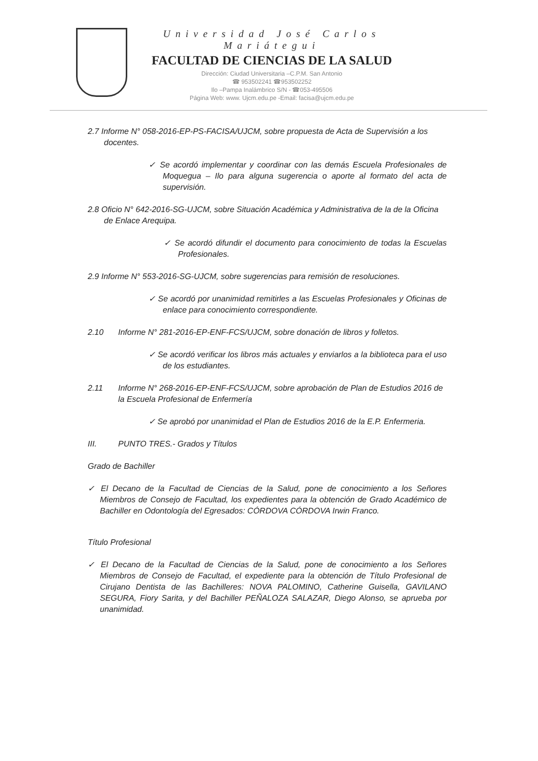Universidad José Carlos Mariátegui
FACULTAD DE CIENCIAS DE LA SALUD
Dirección: Ciudad Universitaria –C.P.M. San Antonio
☎ 953502241 ☎953502252
Ilo –Pampa Inalámbrico S/N - ☎053-495506
Página Web: www. Ujcm.edu.pe -Email: facisa@ujcm.edu.pe
2.7 Informe N° 058-2016-EP-PS-FACISA/UJCM, sobre propuesta de Acta de Supervisión a los docentes.
✓ Se acordó implementar y coordinar con las demás Escuela Profesionales de Moquegua – Ilo para alguna sugerencia o aporte al formato del acta de supervisión.
2.8 Oficio N° 642-2016-SG-UJCM, sobre Situación Académica y Administrativa de la de la Oficina de Enlace Arequipa.
✓ Se acordó difundir el documento para conocimiento de todas la Escuelas Profesionales.
2.9 Informe N° 553-2016-SG-UJCM, sobre sugerencias para remisión de resoluciones.
✓ Se acordó por unanimidad remitirles a las Escuelas Profesionales y Oficinas de enlace para conocimiento correspondiente.
2.10 Informe N° 281-2016-EP-ENF-FCS/UJCM, sobre donación de libros y folletos.
✓ Se acordó verificar los libros más actuales y enviarlos a la biblioteca para el uso de los estudiantes.
2.11 Informe N° 268-2016-EP-ENF-FCS/UJCM, sobre aprobación de Plan de Estudios 2016 de la Escuela Profesional de Enfermería
✓ Se aprobó por unanimidad el Plan de Estudios 2016 de la E.P. Enfermeria.
III. PUNTO TRES.- Grados y Títulos
Grado de Bachiller
✓ El Decano de la Facultad de Ciencias de la Salud, pone de conocimiento a los Señores Miembros de Consejo de Facultad, los expedientes para la obtención de Grado Académico de Bachiller en Odontología del Egresados: CÓRDOVA CÓRDOVA Irwin Franco.
Título Profesional
✓ El Decano de la Facultad de Ciencias de la Salud, pone de conocimiento a los Señores Miembros de Consejo de Facultad, el expediente para la obtención de Título Profesional de Cirujano Dentista de las Bachilleres: NOVA PALOMINO, Catherine Guisella, GAVILANO SEGURA, Fiory Sarita, y del Bachiller PEÑALOZA SALAZAR, Diego Alonso, se aprueba por unanimidad.